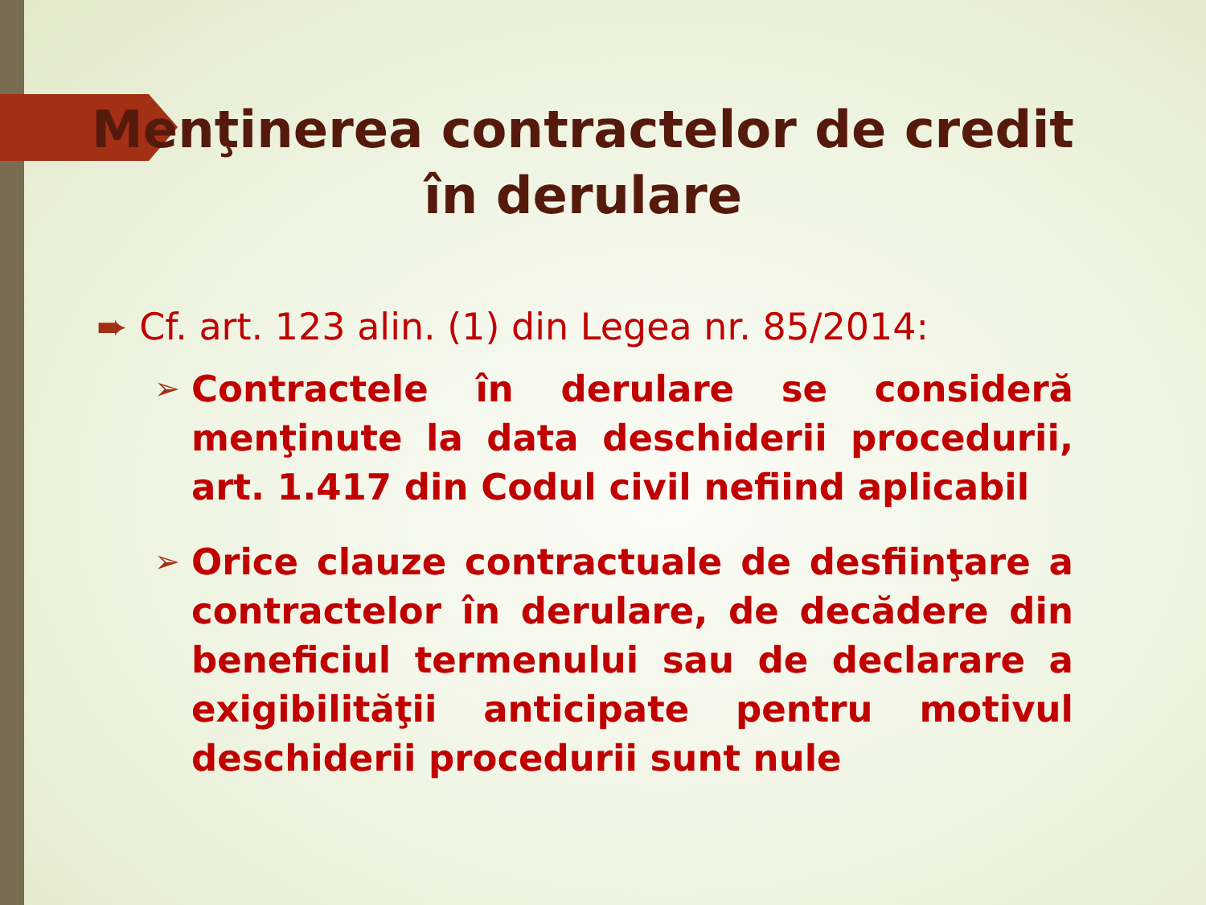Menţinerea contractelor de credit în derulare
➨ Cf. art. 123 alin. (1) din Legea nr. 85/2014:
➢ Contractele în derulare se consideră menţinute la data deschiderii procedurii, art. 1.417 din Codul civil nefiind aplicabil
➢ Orice clauze contractuale de desfiinţare a contractelor în derulare, de decădere din beneficiul termenului sau de declarare a exigibilităţii anticipate pentru motivul deschiderii procedurii sunt nule